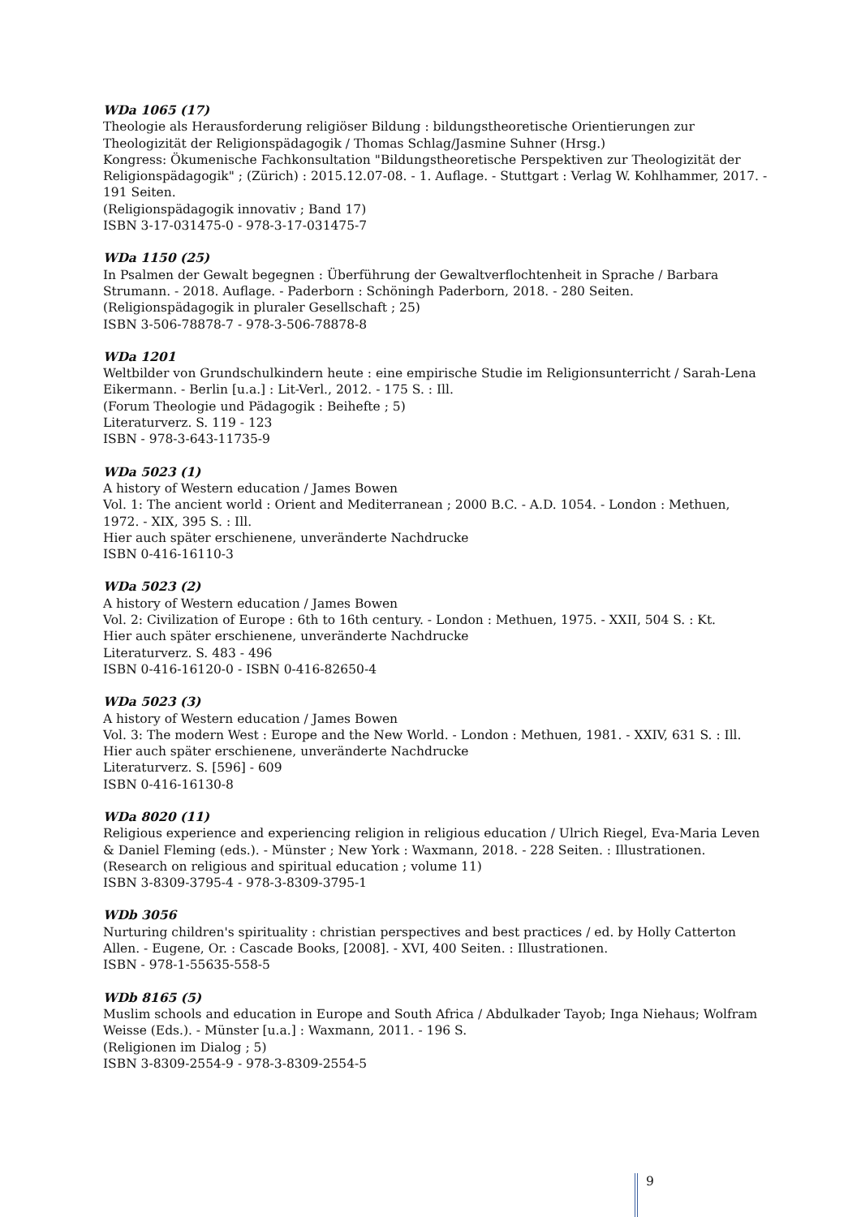WDa 1065 (17)
Theologie als Herausforderung religiöser Bildung : bildungstheoretische Orientierungen zur Theologizität der Religionspädagogik / Thomas Schlag/Jasmine Suhner (Hrsg.)
Kongress: Ökumenische Fachkonsultation "Bildungstheoretische Perspektiven zur Theologizität der Religionspädagogik" ; (Zürich) : 2015.12.07-08. - 1. Auflage. - Stuttgart : Verlag W. Kohlhammer, 2017. - 191 Seiten.
(Religionspädagogik innovativ ; Band 17)
ISBN 3-17-031475-0 - 978-3-17-031475-7
WDa 1150 (25)
In Psalmen der Gewalt begegnen : Überführung der Gewaltverflochtenheit in Sprache / Barbara Strumann. - 2018. Auflage. - Paderborn : Schöningh Paderborn, 2018. - 280 Seiten.
(Religionspädagogik in pluraler Gesellschaft ; 25)
ISBN 3-506-78878-7 - 978-3-506-78878-8
WDa 1201
Weltbilder von Grundschulkindern heute : eine empirische Studie im Religionsunterricht / Sarah-Lena Eikermann. - Berlin [u.a.] : Lit-Verl., 2012. - 175 S. : Ill.
(Forum Theologie und Pädagogik : Beihefte ; 5)
Literaturverz. S. 119 - 123
ISBN - 978-3-643-11735-9
WDa 5023 (1)
A history of Western education / James Bowen
Vol. 1: The ancient world : Orient and Mediterranean ; 2000 B.C. - A.D. 1054. - London : Methuen, 1972. - XIX, 395 S. : Ill.
Hier auch später erschienene, unveränderte Nachdrucke
ISBN 0-416-16110-3
WDa 5023 (2)
A history of Western education / James Bowen
Vol. 2: Civilization of Europe : 6th to 16th century. - London : Methuen, 1975. - XXII, 504 S. : Kt.
Hier auch später erschienene, unveränderte Nachdrucke
Literaturverz. S. 483 - 496
ISBN 0-416-16120-0 - ISBN 0-416-82650-4
WDa 5023 (3)
A history of Western education / James Bowen
Vol. 3: The modern West : Europe and the New World. - London : Methuen, 1981. - XXIV, 631 S. : Ill.
Hier auch später erschienene, unveränderte Nachdrucke
Literaturverz. S. [596] - 609
ISBN 0-416-16130-8
WDa 8020 (11)
Religious experience and experiencing religion in religious education / Ulrich Riegel, Eva-Maria Leven & Daniel Fleming (eds.). - Münster ; New York : Waxmann, 2018. - 228 Seiten. : Illustrationen.
(Research on religious and spiritual education ; volume 11)
ISBN 3-8309-3795-4 - 978-3-8309-3795-1
WDb 3056
Nurturing children's spirituality : christian perspectives and best practices / ed. by Holly Catterton Allen. - Eugene, Or. : Cascade Books, [2008]. - XVI, 400 Seiten. : Illustrationen.
ISBN - 978-1-55635-558-5
WDb 8165 (5)
Muslim schools and education in Europe and South Africa / Abdulkader Tayob; Inga Niehaus; Wolfram Weisse (Eds.). - Münster [u.a.] : Waxmann, 2011. - 196 S.
(Religionen im Dialog ; 5)
ISBN 3-8309-2554-9 - 978-3-8309-2554-5
9